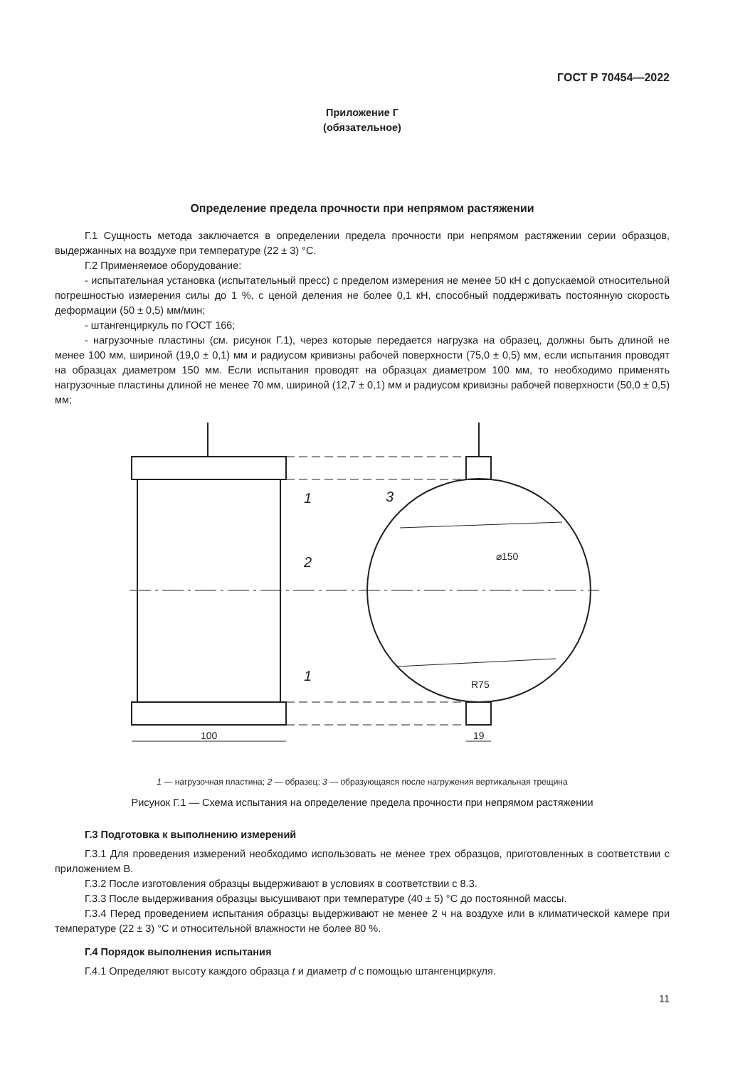ГОСТ Р 70454—2022
Приложение Г
(обязательное)
Определение предела прочности при непрямом растяжении
Г.1 Сущность метода заключается в определении предела прочности при непрямом растяжении серии образцов, выдержанных на воздухе при температуре (22 ± 3) °С.
Г.2 Применяемое оборудование:
- испытательная установка (испытательный пресс) с пределом измерения не менее 50 кН с допускаемой относительной погрешностью измерения силы до 1 %, с ценой деления не более 0,1 кН, способный поддерживать постоянную скорость деформации (50 ± 0,5) мм/мин;
- штангенциркуль по ГОСТ 166;
- нагрузочные пластины (см. рисунок Г.1), через которые передается нагрузка на образец, должны быть длиной не менее 100 мм, шириной (19,0 ± 0,1) мм и радиусом кривизны рабочей поверхности (75,0 ± 0,5) мм, если испытания проводят на образцах диаметром 150 мм. Если испытания проводят на образцах диаметром 100 мм, то необходимо применять нагрузочные пластины длиной не менее 70 мм, шириной (12,7 ± 0,1) мм и радиусом кривизны рабочей поверхности (50,0 ± 0,5) мм;
1
2
1
3
100
19
⌀150
R75
1 — нагрузочная пластина; 2 — образец; 3 — образующаяся после нагружения вертикальная трещина
Рисунок Г.1 — Схема испытания на определение предела прочности при непрямом растяжении
Г.3 Подготовка к выполнению измерений
Г.3.1 Для проведения измерений необходимо использовать не менее трех образцов, приготовленных в соответствии с приложением В.
Г.3.2 После изготовления образцы выдерживают в условиях в соответствии с 8.3.
Г.3.3 После выдерживания образцы высушивают при температуре (40 ± 5) °С до постоянной массы.
Г.3.4 Перед проведением испытания образцы выдерживают не менее 2 ч на воздухе или в климатической камере при температуре (22 ± 3) °С и относительной влажности не более 80 %.
Г.4 Порядок выполнения испытания
Г.4.1 Определяют высоту каждого образца t и диаметр d с помощью штангенциркуля.
11